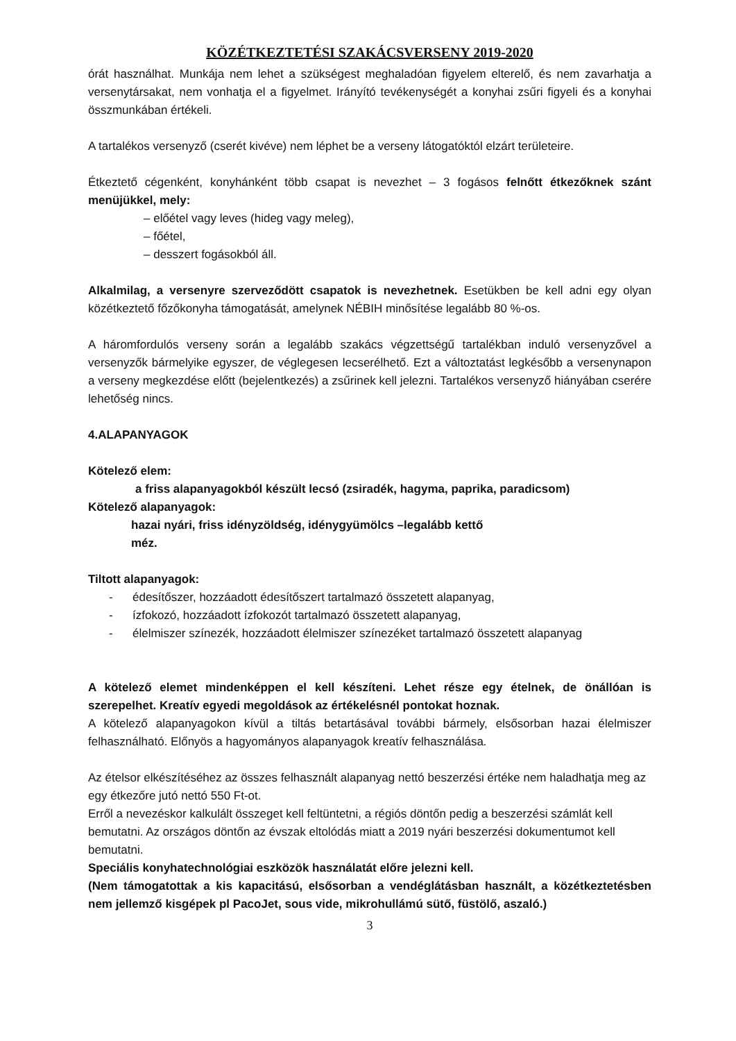KÖZÉTKEZTETÉSI SZAKÁCSVERSENY 2019-2020
órát használhat. Munkája nem lehet a szükségest meghaladóan figyelem elterelő, és nem zavarhatja a versenytársakat, nem vonhatja el a figyelmet. Irányító tevékenységét a konyhai zsűri figyeli és a konyhai összmunkában értékeli.
A tartalékos versenyző (cserét kivéve) nem léphet be a verseny látogatóktól elzárt területeire.
Étkeztető cégenként, konyhánként több csapat is nevezhet – 3 fogásos felnőtt étkezőknek szánt menüjükkel, mely:
– előétel vagy leves (hideg vagy meleg),
– főétel,
– desszert fogásokból áll.
Alkalmilag, a versenyre szerveződött csapatok is nevezhetnek. Esetükben be kell adni egy olyan közétkeztető főzőkonyha támogatását, amelynek NÉBIH minősítése legalább 80 %-os.
A háromfordulós verseny során a legalább szakács végzettségű tartalékban induló versenyzővel a versenyzők bármelyike egyszer, de véglegesen lecserélhető. Ezt a változtatást legkésőbb a versenynapon a verseny megkezdése előtt (bejelentkezés) a zsűrinek kell jelezni. Tartalékos versenyző hiányában cserére lehetőség nincs.
4.ALAPANYAGOK
Kötelező elem:
a friss alapanyagokból készült lecsó (zsiradék, hagyma, paprika, paradicsom)
Kötelező alapanyagok:
hazai nyári, friss idényzöldség, idénygyümölcs –legalább kettő
méz.
Tiltott alapanyagok:
- édesítőszer, hozzáadott édesítőszert tartalmazó összetett alapanyag,
- ízfokozó, hozzáadott ízfokozót tartalmazó összetett alapanyag,
- élelmiszer színezék, hozzáadott élelmiszer színezéket tartalmazó összetett alapanyag
A kötelező elemet mindenképpen el kell készíteni. Lehet része egy ételnek, de önállóan is szerepelhet. Kreatív egyedi megoldások az értékelésnél pontokat hoznak.
A kötelező alapanyagokon kívül a tiltás betartásával további bármely, elsősorban hazai élelmiszer felhasználható. Előnyös a hagyományos alapanyagok kreatív felhasználása.
Az ételsor elkészítéséhez az összes felhasznált alapanyag nettó beszerzési értéke nem haladhatja meg az egy étkezőre jutó nettó 550 Ft-ot.
Erről a nevezéskor kalkulált összeget kell feltüntetni, a régiós döntőn pedig a beszerzési számlát kell bemutatni. Az országos döntőn az évszak eltolódás miatt a 2019 nyári beszerzési dokumentumot kell bemutatni.
Speciális konyhatechnológiai eszközök használatát előre jelezni kell.
(Nem támogatottak a kis kapacitású, elsősorban a vendéglátásban használt, a közétkeztetésben nem jellemző kisgépek pl PacoJet, sous vide, mikrohullámú sütő, füstölő, aszaló.)
3